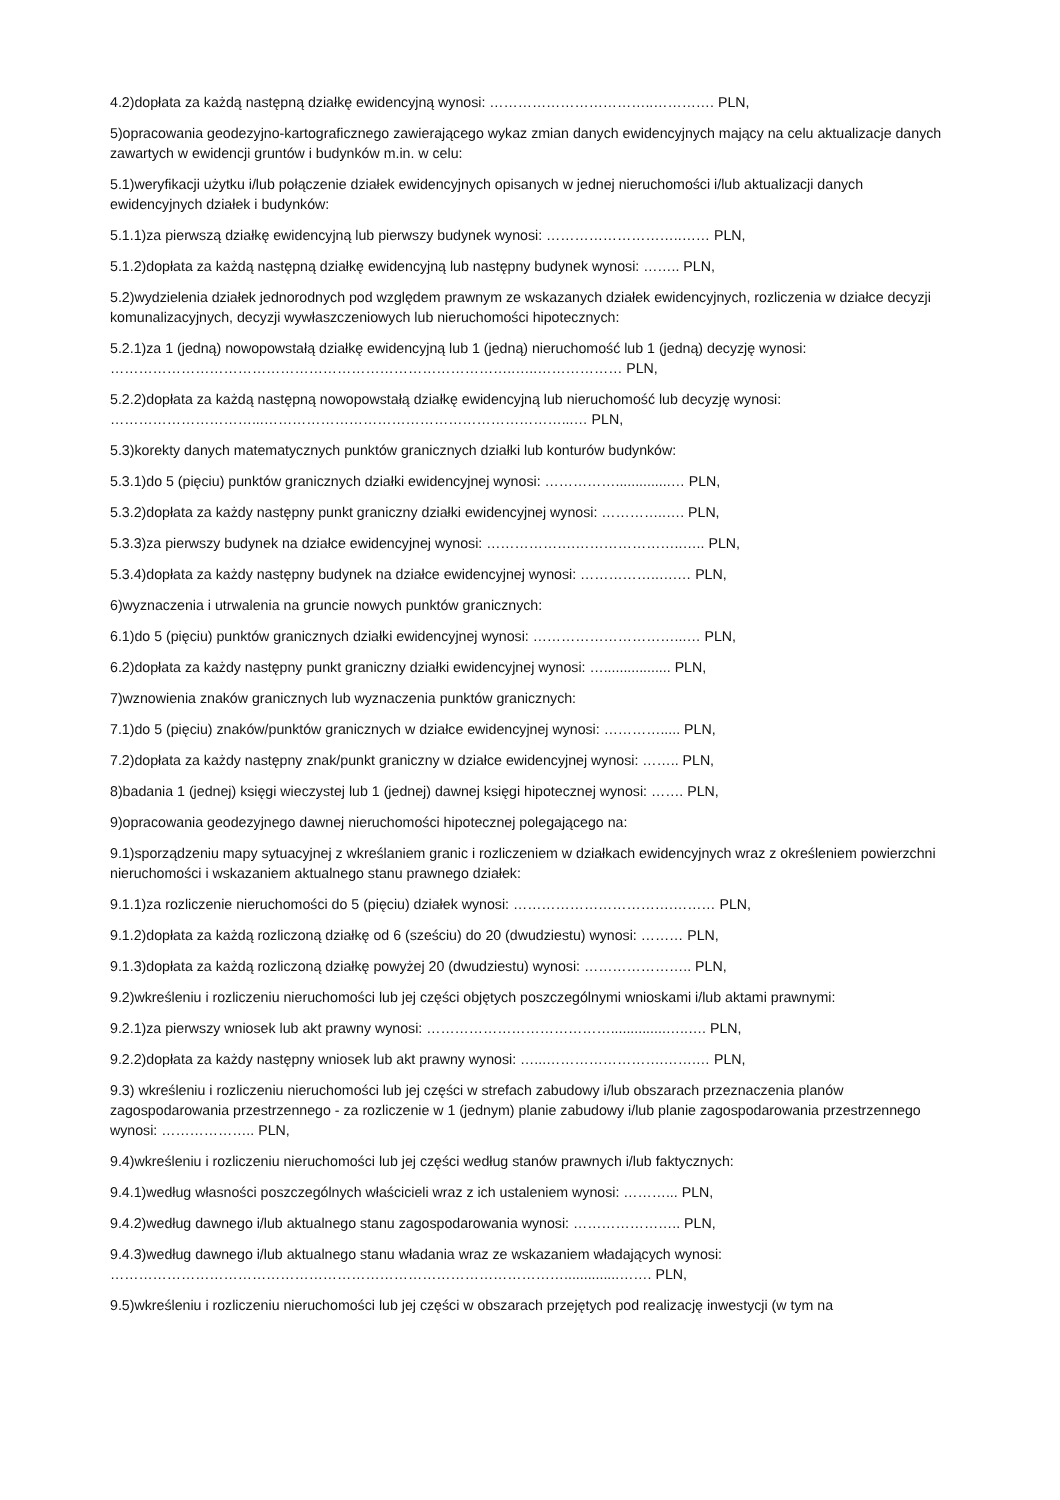4.2)dopłata za każdą następną działkę ewidencyjną wynosi: ……………………………..…………. PLN,
5)opracowania geodezyjno-kartograficznego zawierającego wykaz zmian danych ewidencyjnych mający na celu aktualizacje danych zawartych w ewidencji gruntów i budynków m.in. w celu:
5.1)weryfikacji użytku i/lub połączenie działek ewidencyjnych opisanych w jednej nieruchomości i/lub aktualizacji danych ewidencyjnych działek i budynków:
5.1.1)za pierwszą działkę ewidencyjną lub pierwszy budynek wynosi: ………………………..…… PLN,
5.1.2)dopłata za każdą następną działkę ewidencyjną lub następny budynek wynosi: …….. PLN,
5.2)wydzielenia działek jednorodnych pod względem prawnym ze wskazanych działek ewidencyjnych, rozliczenia w działce decyzji komunalizacyjnych, decyzji wywłaszczeniowych lub nieruchomości hipotecznych:
5.2.1)za 1 (jedną) nowopowstałą działkę ewidencyjną lub 1 (jedną) nieruchomość lub 1 (jedną) decyzję wynosi: …………………………………………………………………………..…..……………… PLN,
5.2.2)dopłata za każdą następną nowopowstałą działkę ewidencyjną lub nieruchomość lub decyzję wynosi: …………………………...………………………………………………………...… PLN,
5.3)korekty danych matematycznych punktów granicznych działki lub konturów budynków:
5.3.1)do 5 (pięciu) punktów granicznych działki ewidencyjnej wynosi: ……………..............… PLN,
5.3.2)dopłata za każdy następny punkt graniczny działki ewidencyjnej wynosi: …………..…. PLN,
5.3.3)za pierwszy budynek na działce ewidencyjnej wynosi: ……………….…………………..….. PLN,
5.3.4)dopłata za każdy następny budynek na działce ewidencyjnej wynosi: ……………..….… PLN,
6)wyznaczenia i utrwalenia na gruncie nowych punktów granicznych:
6.1)do 5 (pięciu) punktów granicznych działki ewidencyjnej wynosi: …………………………...… PLN,
6.2)dopłata za każdy następny punkt graniczny działki ewidencyjnej wynosi: …................. PLN,
7)wznowienia znaków granicznych lub wyznaczenia punktów granicznych:
7.1)do 5 (pięciu) znaków/punktów granicznych w działce ewidencyjnej wynosi: …………..... PLN,
7.2)dopłata za każdy następny znak/punkt graniczny w działce ewidencyjnej wynosi: …….. PLN,
8)badania 1 (jednej) księgi wieczystej lub 1 (jednej) dawnej księgi hipotecznej wynosi: ……. PLN,
9)opracowania geodezyjnego dawnej nieruchomości hipotecznej polegającego na:
9.1)sporządzeniu mapy sytuacyjnej z wkreślaniem granic i rozliczeniem w działkach ewidencyjnych wraz z określeniem powierzchni nieruchomości i wskazaniem aktualnego stanu prawnego działek:
9.1.1)za rozliczenie nieruchomości do 5 (pięciu) działek wynosi: …………………………….……… PLN,
9.1.2)dopłata za każdą rozliczoną działkę od 6 (sześciu) do 20 (dwudziestu) wynosi: ……… PLN,
9.1.3)dopłata za każdą rozliczoną działkę powyżej 20 (dwudziestu) wynosi: ………………….. PLN,
9.2)wkreśleniu i rozliczeniu nieruchomości lub jej części objętych poszczególnymi wnioskami i/lub aktami prawnymi:
9.2.1)za pierwszy wniosek lub akt prawny wynosi: …………………………………..............…..…. PLN,
9.2.2)dopłata za każdy następny wniosek lub akt prawny wynosi: …...…………………….…….… PLN,
9.3) wkreśleniu i rozliczeniu nieruchomości lub jej części w strefach zabudowy i/lub obszarach przeznaczenia planów zagospodarowania przestrzennego - za rozliczenie w 1 (jednym) planie zabudowy i/lub planie zagospodarowania przestrzennego wynosi: ……………….. PLN,
9.4)wkreśleniu i rozliczeniu nieruchomości lub jej części według stanów prawnych i/lub faktycznych:
9.4.1)według własności poszczególnych właścicieli wraz z ich ustaleniem wynosi: ………... PLN,
9.4.2)według dawnego i/lub aktualnego stanu zagospodarowania wynosi: ………………….. PLN,
9.4.3)według dawnego i/lub aktualnego stanu władania wraz ze wskazaniem władających wynosi: ……………………………………………………………………………………..............……. PLN,
9.5)wkreśleniu i rozliczeniu nieruchomości lub jej części w obszarach przejętych pod realizację inwestycji (w tym na